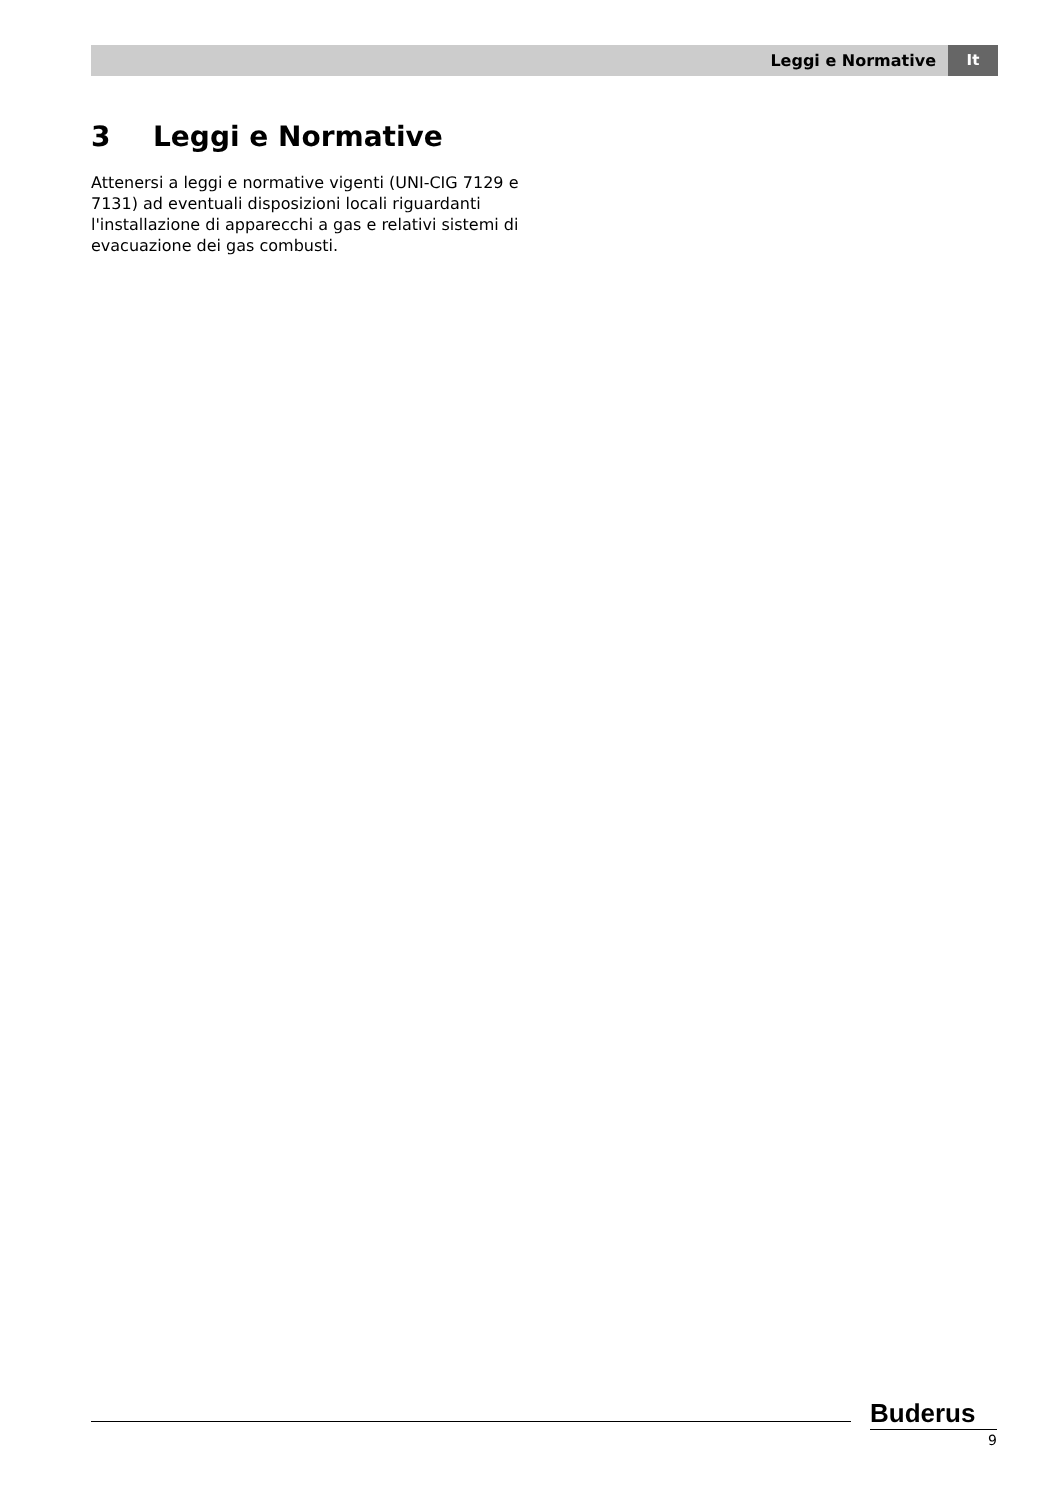Leggi e Normative It
3 Leggi e Normative
Attenersi a leggi e normative vigenti (UNI-CIG 7129 e 7131) ad eventuali disposizioni locali riguardanti l'installazione di apparecchi a gas e relativi sistemi di evacuazione dei gas combusti.
Buderus
9